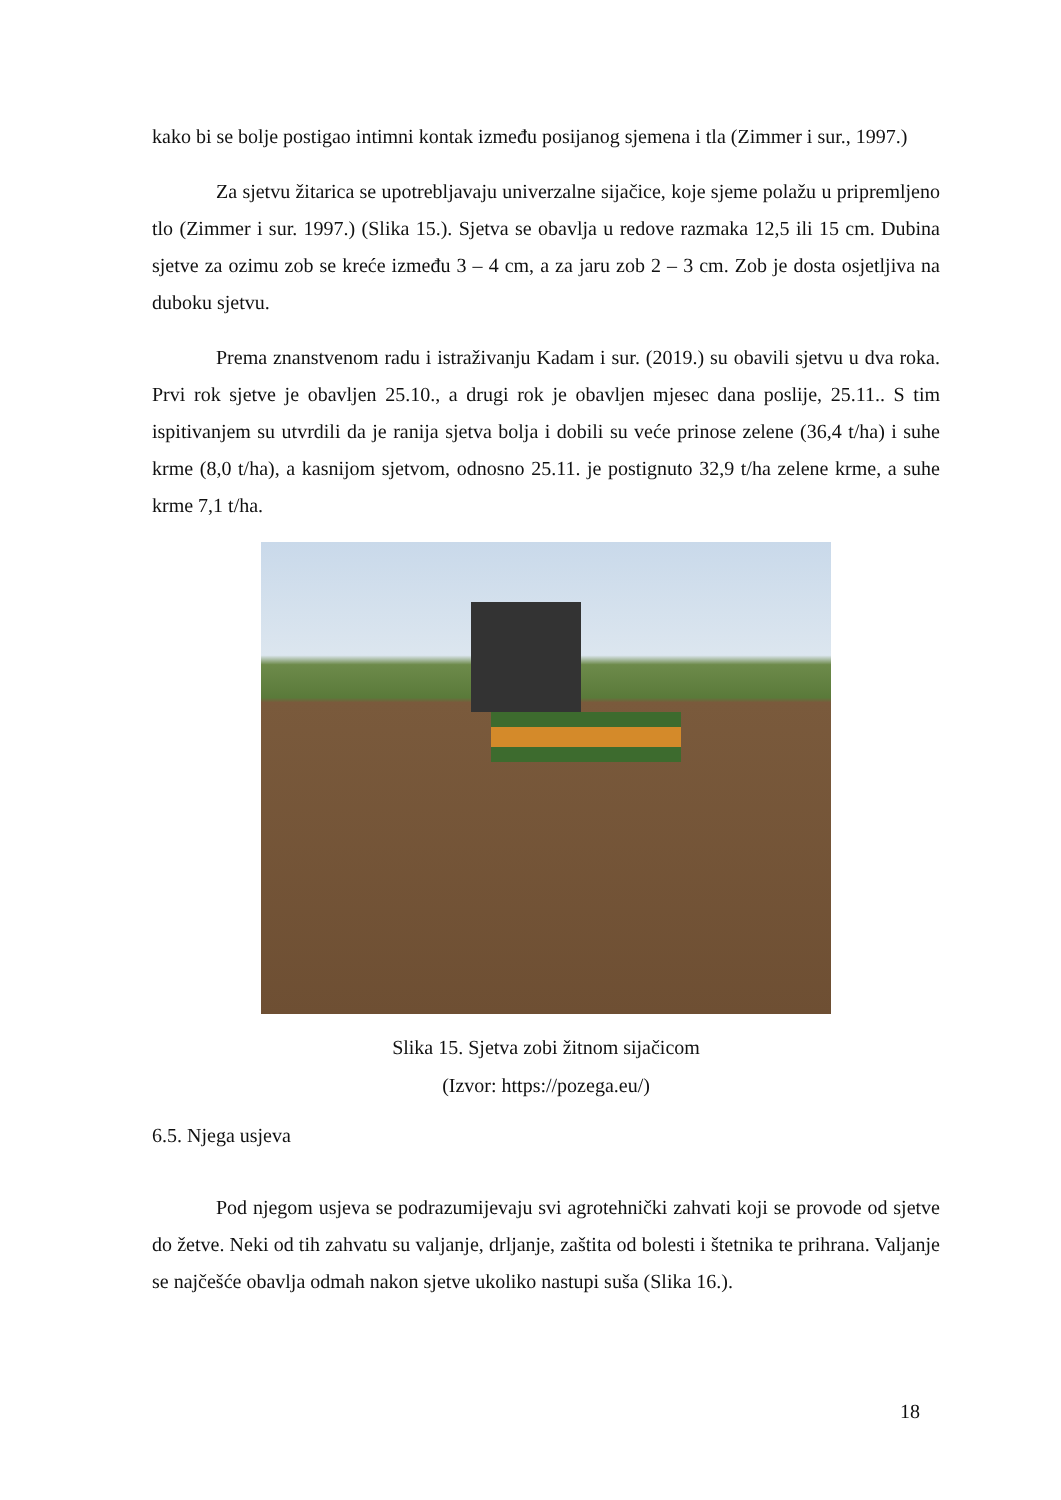kako bi se bolje postigao intimni kontak između posijanog sjemena i tla (Zimmer i sur., 1997.)
Za sjetvu žitarica se upotrebljavaju univerzalne sijačice, koje sjeme polažu u pripremljeno tlo (Zimmer i sur. 1997.) (Slika 15.). Sjetva se obavlja u redove razmaka 12,5 ili 15 cm. Dubina sjetve za ozimu zob se kreće između 3 – 4 cm, a za jaru zob 2 – 3 cm. Zob je dosta osjetljiva na duboku sjetvu.
Prema znanstvenom radu i istraživanju Kadam i sur. (2019.) su obavili sjetvu u dva roka. Prvi rok sjetve je obavljen 25.10., a drugi rok je obavljen mjesec dana poslije, 25.11.. S tim ispitivanjem su utvrdili da je ranija sjetva bolja i dobili su veće prinose zelene (36,4 t/ha) i suhe krme (8,0 t/ha), a kasnijom sjetvom, odnosno 25.11. je postignuto 32,9 t/ha zelene krme, a suhe krme 7,1 t/ha.
Slika 15. Sjetva zobi žitnom sijačicom
(Izvor: https://pozega.eu/)
6.5. Njega usjeva
Pod njegom usjeva se podrazumijevaju svi agrotehnički zahvati koji se provode od sjetve do žetve. Neki od tih zahvatu su valjanje, drljanje, zaštita od bolesti i štetnika te prihrana. Valjanje se najčešće obavlja odmah nakon sjetve ukoliko nastupi suša (Slika 16.).
18